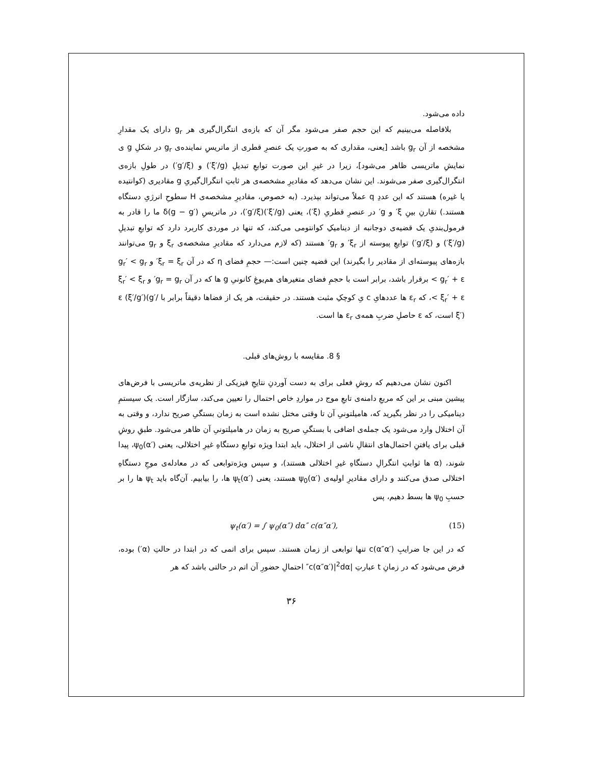داده می‌شود.
بلافاصله می‌بینیم که این حجم صفر می‌شود مگر آن که بازه‌ی انتگرال‌گیری هر g<sub>r</sub> دارای یک مقدارِ مشخصه از آن g<sub>r</sub> باشد [یعنی، مقداری که به صورتِ یک عنصرِ قطری از ماتریسِ نماینده‌ی g<sub>r</sub> در شکلِ g ی نمایشِ ماتریسی ظاهر می‌شود]، زیرا در غیرِ این صورت توابعِ تبدیلِ (ξ′/g′) و (g′/ξ′) در طولِ بازه‌ی انتگرال‌گیری صفر می‌شوند. این نشان می‌دهد که مقادیرِ مشخصه‌ی هر ثابتِ انتگرال‌گیریِ g مقادیری (کوانتیده یا غیره) هستند که این عددِ q عملاً می‌تواند بپذیرد. (به خصوص، مقادیرِ مشخصه‌ی H سطوحِ انرژیِ دستگاه هستند.) تقارنِ بینِ ξ′ و g′ در عنصرِ قطریِ (ξ′)، یعنی (ξ′/g′)(g′/ξ′)، در ماتریسِ δ(g − g′) ما را قادر به فرمول‌بندیِ یک قضیه‌ی دوجانبه از دینامیکِ کوانتومی می‌کند، که تنها در موردی کاربرد دارد که توابعِ تبدیلِ (ξ′/g′) و (g′/ξ′) توابعِ پیوسته از ξ<sub>r</sub>′ و g<sub>r</sub>′ هستند (که لازم می‌دارد که مقادیرِ مشخصه‌ی ξ<sub>r</sub> و g<sub>r</sub> می‌توانند بازه‌های پیوسته‌ای از مقادیر را بگیرند) این قضیه چنین است:— حجمِ فضای η که در آن ξ<sub>r</sub> = ξ<sub>r</sub>′ و g<sub>r</sub>′ < g<sub>r</sub> < g<sub>r</sub>′ + ε برقرار باشد، برابر است با حجمِ فضای متغیرهای هم‌یوغِ کانونیِ g ها که در آن g<sub>r</sub> = g<sub>r</sub>′ و ξ<sub>r</sub>′ < ξ<sub>r</sub> < ξ<sub>r</sub>′ + ε، که ε<sub>r</sub> ها عددهایِ c یِ کوچکِ مثبت هستند. در حقیقت، هر یک از فضاها دقیقاً برابر با ε (ξ′/g′)(g′/ξ′) است، که ε حاصلِ ضربِ همه‌ی ε<sub>r</sub> ها است.
§ 8. مقایسه با روش‌های قبلی.
اکنون نشان می‌دهیم که روشِ فعلی برای به دست آوردنِ نتایجِ فیزیکی از نظریه‌ی ماتریسی با فرض‌های پیشین مبنی بر این که مربعِ دامنه‌ی تابعِ موج در مواردِ خاص احتمال را تعیین می‌کند، سازگار است. یک سیستمِ دینامیکی را در نظر بگیرید که، هامیلتونیِ آن تا وقتی مختل نشده است به زمان بستگیِ صریح ندارد، و وقتی به آن اختلال وارد می‌شود یک جمله‌ی اضافی با بستگیِ صریح به زمان در هامیلتونیِ آن ظاهر می‌شود. طبقِ روشِ قبلی برای یافتنِ احتمال‌های انتقالِ ناشی از اختلال، باید ابتدا ویژه توابعِ دستگاهِ غیرِ اختلالی، یعنی ψ<sub>0</sub>(α′)، پیدا شوند، (α ها ثوابتِ انتگرالِ دستگاهِ غیرِ اختلالی هستند)، و سپس ویژه‌توابعی که در معادله‌ی موجِ دستگاهِ اختلالی صدق می‌کنند و دارای مقادیرِ اولیه‌ی ψ<sub>0</sub>(α′) هستند، یعنی ψ<sub>t</sub>(α′) ها، را بیابیم. آن‌گاه باید ψ<sub>t</sub> ها را بر حسبِ ψ<sub>0</sub> ها بسط دهیم، پس
ψ<sub>t</sub>(α′) = ∫ ψ<sub>0</sub>(α″) dα″ c(α″α′), (15)
که در این جا ضرایبِ c(α″α′) تنها توابعی از زمان هستند. سپس برای اتمی که در ابتدا در حالتِ (α′) بوده، فرض می‌شود که در زمانِ t عبارتِ |c(α″α′)|<sup>2</sup>dα″ احتمالِ حضورِ آن اتم در حالتی باشد که هر
۳۶